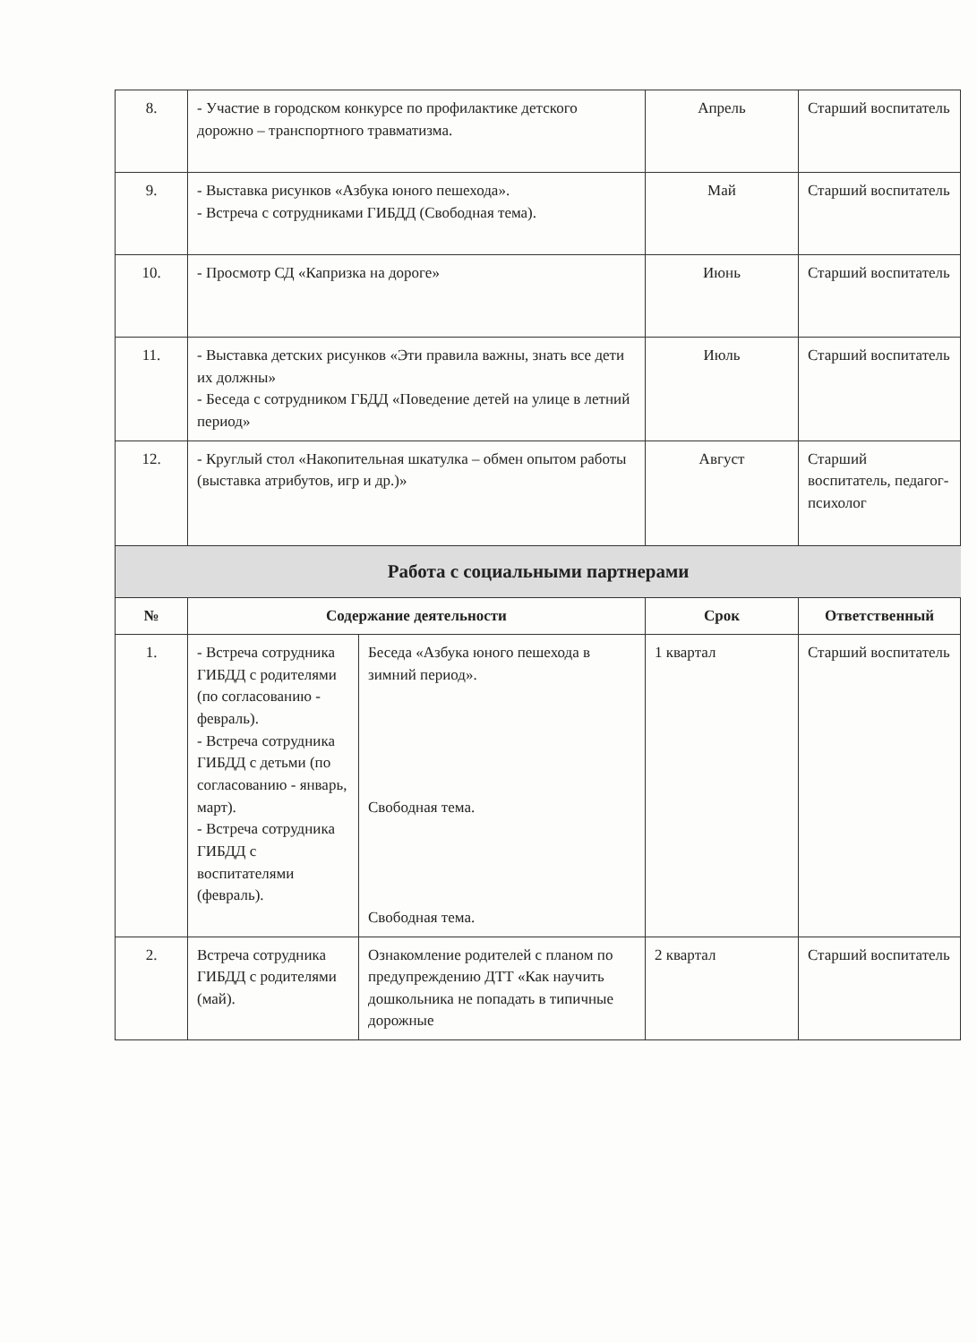| 8. | - Участие в городском конкурсе по профилактике детского дорожно – транспортного травматизма. | Апрель | Старший воспитатель |
| 9. | - Выставка рисунков «Азбука юного пешехода». - Встреча с сотрудниками ГИБДД (Свободная тема). | Май | Старший воспитатель |
| 10. | - Просмотр СД «Капризка на дороге» | Июнь | Старший воспитатель |
| 11. | - Выставка детских рисунков «Эти правила важны, знать все дети их должны» - Беседа с сотрудником ГБДД «Поведение детей на улице в летний период» | Июль | Старший воспитатель |
| 12. | - Круглый стол «Накопительная шкатулка – обмен опытом работы (выставка атрибутов, игр и др.)» | Август | Старший воспитатель, педагог-психолог |
Работа с социальными партнерами
| № | Содержание деятельности | | Срок | Ответственный |
| --- | --- | --- | --- | --- |
| 1. | - Встреча сотрудника ГИБДД с родителями (по согласованию - февраль). - Встреча сотрудника ГИБДД с детьми (по согласованию - январь, март). - Встреча сотрудника ГИБДД с воспитателями (февраль). | Беседа «Азбука юного пешехода в зимний период». Свободная тема. Свободная тема. | 1 квартал | Старший воспитатель |
| 2. | Встреча сотрудника ГИБДД с родителями (май). | Ознакомление родителей с планом по предупреждению ДТТ «Как научить дошкольника не попадать в типичные дорожные | 2 квартал | Старший воспитатель |